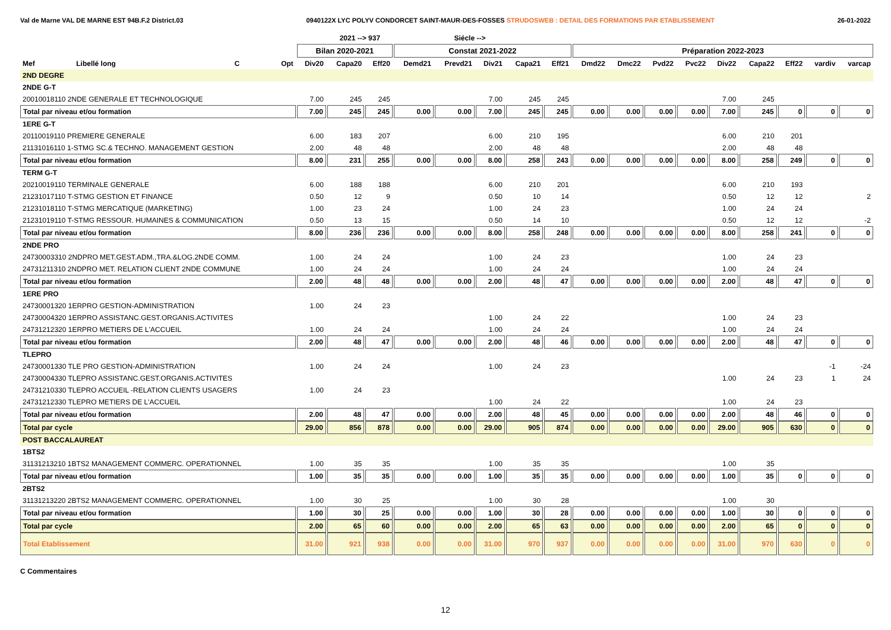Val de Marne VAL DE MARNE EST 94B.F.2 District.03 0940122X LYC POLYV CONDORCET SAINT-MAUR-DES-FOSSES STRUDOSWEB : DETAIL DES FORMATIONS PAR ETABLISSEMENT 26-01-2022
| | | | | | 2021 --> 937 | | | Siécle --> | | | | | | | | | | | | |
| --- | --- | --- | --- | --- | --- | --- | --- | --- | --- | --- | --- | --- | --- | --- | --- | --- | --- | --- | --- | --- |
| | | | | Bilan 2020-2021 | | | Constat 2021-2022 | | | | | Préparation 2022-2023 | | | | | | | | |
| Mef | Libellé long | C | Opt | Div20 | Capa20 | Eff20 | Demd21 | Prevd21 | Div21 | Capa21 | Eff21 | Dmd22 | Dmc22 | Pvd22 | Pvc22 | Div22 | Capa22 | Eff22 | vardiv | varcap |
| 2ND DEGRE | | | | | | | | | | | | | | | | | | | | |
| 2NDE G-T | | | | | | | | | | | | | | | | | | | | |
| 20010018110 2NDE GENERALE ET TECHNOLOGIQUE | | | | 7.00 | 245 | 245 | | | 7.00 | 245 | 245 | | | | | 7.00 | 245 | | | |
| Total par niveau et/ou formation | | | | 7.00 | 245 | 245 | 0.00 | 0.00 | 7.00 | 245 | 245 | 0.00 | 0.00 | 0.00 | 0.00 | 7.00 | 245 | 0 | 0 | 0 |
| 1ERE G-T | | | | | | | | | | | | | | | | | | | | |
| 20110019110 PREMIERE GENERALE | | | | 6.00 | 183 | 207 | | | 6.00 | 210 | 195 | | | | | 6.00 | 210 | 201 | | |
| 21131016110 1-STMG SC.& TECHNO. MANAGEMENT GESTION | | | | 2.00 | 48 | 48 | | | 2.00 | 48 | 48 | | | | | 2.00 | 48 | 48 | | |
| Total par niveau et/ou formation | | | | 8.00 | 231 | 255 | 0.00 | 0.00 | 8.00 | 258 | 243 | 0.00 | 0.00 | 0.00 | 0.00 | 8.00 | 258 | 249 | 0 | 0 |
| TERM G-T | | | | | | | | | | | | | | | | | | | | |
| 20210019110 TERMINALE GENERALE | | | | 6.00 | 188 | 188 | | | 6.00 | 210 | 201 | | | | | 6.00 | 210 | 193 | | |
| 21231017110 T-STMG GESTION ET FINANCE | | | | 0.50 | 12 | 9 | | | 0.50 | 10 | 14 | | | | | 0.50 | 12 | 12 | | 2 |
| 21231018110 T-STMG MERCATIQUE (MARKETING) | | | | 1.00 | 23 | 24 | | | 1.00 | 24 | 23 | | | | | 1.00 | 24 | 24 | | |
| 21231019110 T-STMG RESSOUR. HUMAINES & COMMUNICATION | | | | 0.50 | 13 | 15 | | | 0.50 | 14 | 10 | | | | | 0.50 | 12 | 12 | | -2 |
| Total par niveau et/ou formation | | | | 8.00 | 236 | 236 | 0.00 | 0.00 | 8.00 | 258 | 248 | 0.00 | 0.00 | 0.00 | 0.00 | 8.00 | 258 | 241 | 0 | 0 |
| 2NDE PRO | | | | | | | | | | | | | | | | | | | | |
| 24730003310 2NDPRO MET.GEST.ADM.,TRA.&LOG.2NDE COMM. | | | | 1.00 | 24 | 24 | | | 1.00 | 24 | 23 | | | | | 1.00 | 24 | 23 | | |
| 24731211310 2NDPRO MET. RELATION CLIENT 2NDE COMMUNE | | | | 1.00 | 24 | 24 | | | 1.00 | 24 | 24 | | | | | 1.00 | 24 | 24 | | |
| Total par niveau et/ou formation | | | | 2.00 | 48 | 48 | 0.00 | 0.00 | 2.00 | 48 | 47 | 0.00 | 0.00 | 0.00 | 0.00 | 2.00 | 48 | 47 | 0 | 0 |
| 1ERE PRO | | | | | | | | | | | | | | | | | | | | |
| 24730001320 1ERPRO GESTION-ADMINISTRATION | | | | 1.00 | 24 | 23 | | | | | | | | | | | | | | |
| 24730004320 1ERPRO ASSISTANC.GEST.ORGANIS.ACTIVITES | | | | | | | | | 1.00 | 24 | 22 | | | | | 1.00 | 24 | 23 | | |
| 24731212320 1ERPRO METIERS DE L'ACCUEIL | | | | 1.00 | 24 | 24 | | | 1.00 | 24 | 24 | | | | | 1.00 | 24 | 24 | | |
| Total par niveau et/ou formation | | | | 2.00 | 48 | 47 | 0.00 | 0.00 | 2.00 | 48 | 46 | 0.00 | 0.00 | 0.00 | 0.00 | 2.00 | 48 | 47 | 0 | 0 |
| TLEPRO | | | | | | | | | | | | | | | | | | | | |
| 24730001330 TLE PRO GESTION-ADMINISTRATION | | | | 1.00 | 24 | 24 | | | 1.00 | 24 | 23 | | | | | | | | -1 | -24 |
| 24730004330 TLEPRO ASSISTANC.GEST.ORGANIS.ACTIVITES | | | | | | | | | | | | | | | | 1.00 | 24 | 23 | 1 | 24 |
| 24731210330 TLEPRO ACCUEIL -RELATION CLIENTS USAGERS | | | | 1.00 | 24 | 23 | | | | | | | | | | | | | | |
| 24731212330 TLEPRO METIERS DE L'ACCUEIL | | | | | | | | | 1.00 | 24 | 22 | | | | | 1.00 | 24 | 23 | | |
| Total par niveau et/ou formation | | | | 2.00 | 48 | 47 | 0.00 | 0.00 | 2.00 | 48 | 45 | 0.00 | 0.00 | 0.00 | 0.00 | 2.00 | 48 | 46 | 0 | 0 |
| Total par cycle | | | | 29.00 | 856 | 878 | 0.00 | 0.00 | 29.00 | 905 | 874 | 0.00 | 0.00 | 0.00 | 0.00 | 29.00 | 905 | 630 | 0 | 0 |
| POST BACCALAUREAT | | | | | | | | | | | | | | | | | | | | |
| 1BTS2 | | | | | | | | | | | | | | | | | | | | |
| 31131213210 1BTS2 MANAGEMENT COMMERC. OPERATIONNEL | | | | 1.00 | 35 | 35 | | | 1.00 | 35 | 35 | | | | | 1.00 | 35 | | | |
| Total par niveau et/ou formation | | | | 1.00 | 35 | 35 | 0.00 | 0.00 | 1.00 | 35 | 35 | 0.00 | 0.00 | 0.00 | 0.00 | 1.00 | 35 | 0 | 0 | 0 |
| 2BTS2 | | | | | | | | | | | | | | | | | | | | |
| 31131213220 2BTS2 MANAGEMENT COMMERC. OPERATIONNEL | | | | 1.00 | 30 | 25 | | | 1.00 | 30 | 28 | | | | | 1.00 | 30 | | | |
| Total par niveau et/ou formation | | | | 1.00 | 30 | 25 | 0.00 | 0.00 | 1.00 | 30 | 28 | 0.00 | 0.00 | 0.00 | 0.00 | 1.00 | 30 | 0 | 0 | 0 |
| Total par cycle | | | | 2.00 | 65 | 60 | 0.00 | 0.00 | 2.00 | 65 | 63 | 0.00 | 0.00 | 0.00 | 0.00 | 2.00 | 65 | 0 | 0 | 0 |
| Total Etablissement | | | | 31.00 | 921 | 938 | 0.00 | 0.00 | 31.00 | 970 | 937 | 0.00 | 0.00 | 0.00 | 0.00 | 31.00 | 970 | 630 | 0 | 0 |
C Commentaires
12